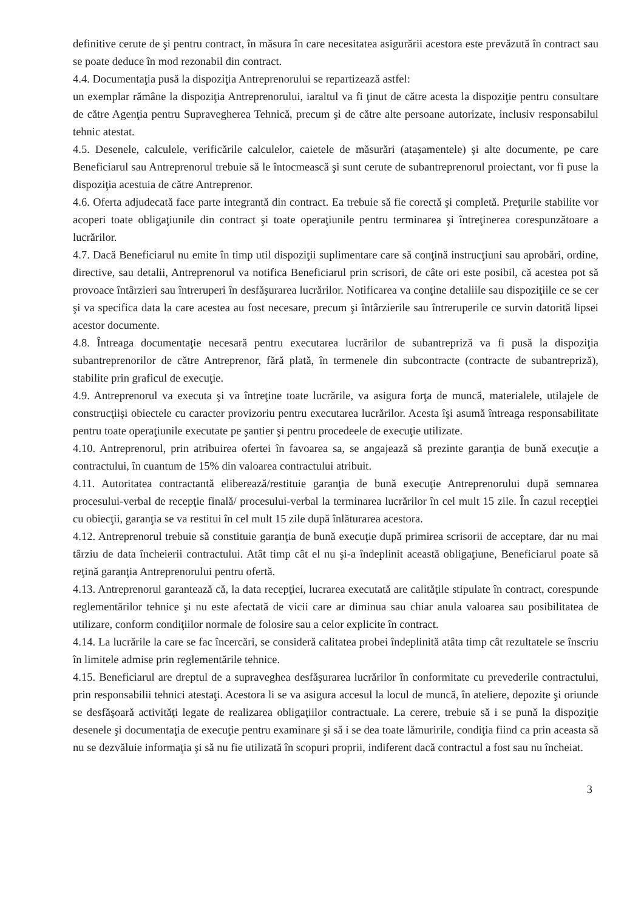definitive cerute de şi pentru contract, în măsura în care necesitatea asigurării acestora este prevăzută în contract sau se poate deduce în mod rezonabil din contract.
4.4. Documentaţia pusă la dispoziţia Antreprenorului se repartizează astfel:
un exemplar rămâne la dispoziţia Antreprenorului, iaraltul va fi ţinut de către acesta la dispoziţie pentru consultare de către Agenţia pentru Supravegherea Tehnică, precum şi de către alte persoane autorizate, inclusiv responsabilul tehnic atestat.
4.5. Desenele, calculele, verificările calculelor, caietele de măsurări (ataşamentele) şi alte documente, pe care Beneficiarul sau Antreprenorul trebuie să le întocmească şi sunt cerute de subantreprenorul proiectant, vor fi puse la dispoziţia acestuia de către Antreprenor.
4.6. Oferta adjudecată face parte integrantă din contract. Ea trebuie să fie corectă şi completă. Preţurile stabilite vor acoperi toate obligaţiunile din contract şi toate operaţiunile pentru terminarea şi întreţinerea corespunzătoare a lucrărilor.
4.7. Dacă Beneficiarul nu emite în timp util dispoziţii suplimentare care să conţină instrucţiuni sau aprobări, ordine, directive, sau detalii, Antreprenorul va notifica Beneficiarul prin scrisori, de câte ori este posibil, că acestea pot să provoace întârzieri sau întreruperi în desfăşurarea lucrărilor. Notificarea va conţine detaliile sau dispoziţiile ce se cer şi va specifica data la care acestea au fost necesare, precum şi întârzierile sau întreruperile ce survin datorită lipsei acestor documente.
4.8. Întreaga documentaţie necesară pentru executarea lucrărilor de subantrepriză va fi pusă la dispoziţia subantreprenorilor de către Antreprenor, fără plată, în termenele din subcontracte (contracte de subantrepriză), stabilite prin graficul de execuţie.
4.9. Antreprenorul va executa şi va întreţine toate lucrările, va asigura forţa de muncă, materialele, utilajele de construcţiişi obiectele cu caracter provizoriu pentru executarea lucrărilor. Acesta îşi asumă întreaga responsabilitate pentru toate operaţiunile executate pe şantier şi pentru procedeele de execuţie utilizate.
4.10. Antreprenorul, prin atribuirea ofertei în favoarea sa, se angajează să prezinte garanţia de bună execuţie a contractului, în cuantum de 15% din valoarea contractului atribuit.
4.11. Autoritatea contractantă eliberează/restituie garanţia de bună execuţie Antreprenorului după semnarea procesului-verbal de recepţie finală/ procesului-verbal la terminarea lucrărilor în cel mult 15 zile. În cazul recepţiei cu obiecţii, garanţia se va restitui în cel mult 15 zile după înlăturarea acestora.
4.12. Antreprenorul trebuie să constituie garanţia de bună execuţie după primirea scrisorii de acceptare, dar nu mai târziu de data încheierii contractului. Atât timp cât el nu şi-a îndeplinit această obligaţiune, Beneficiarul poate să reţină garanţia Antreprenorului pentru ofertă.
4.13. Antreprenorul garantează că, la data recepţiei, lucrarea executată are calităţile stipulate în contract, corespunde reglementărilor tehnice şi nu este afectată de vicii care ar diminua sau chiar anula valoarea sau posibilitatea de utilizare, conform condiţiilor normale de folosire sau a celor explicite în contract.
4.14. La lucrările la care se fac încercări, se consideră calitatea probei îndeplinită atâta timp cât rezultatele se înscriu în limitele admise prin reglementările tehnice.
4.15. Beneficiarul are dreptul de a supraveghea desfăşurarea lucrărilor în conformitate cu prevederile contractului, prin responsabilii tehnici atestaţi. Acestora li se va asigura accesul la locul de muncă, în ateliere, depozite şi oriunde se desfăşoară activităţi legate de realizarea obligaţiilor contractuale. La cerere, trebuie să i se pună la dispoziţie desenele şi documentaţia de execuţie pentru examinare şi să i se dea toate lămuririle, condiţia fiind ca prin aceasta să nu se dezvăluie informaţia şi să nu fie utilizată în scopuri proprii, indiferent dacă contractul a fost sau nu încheiat.
3